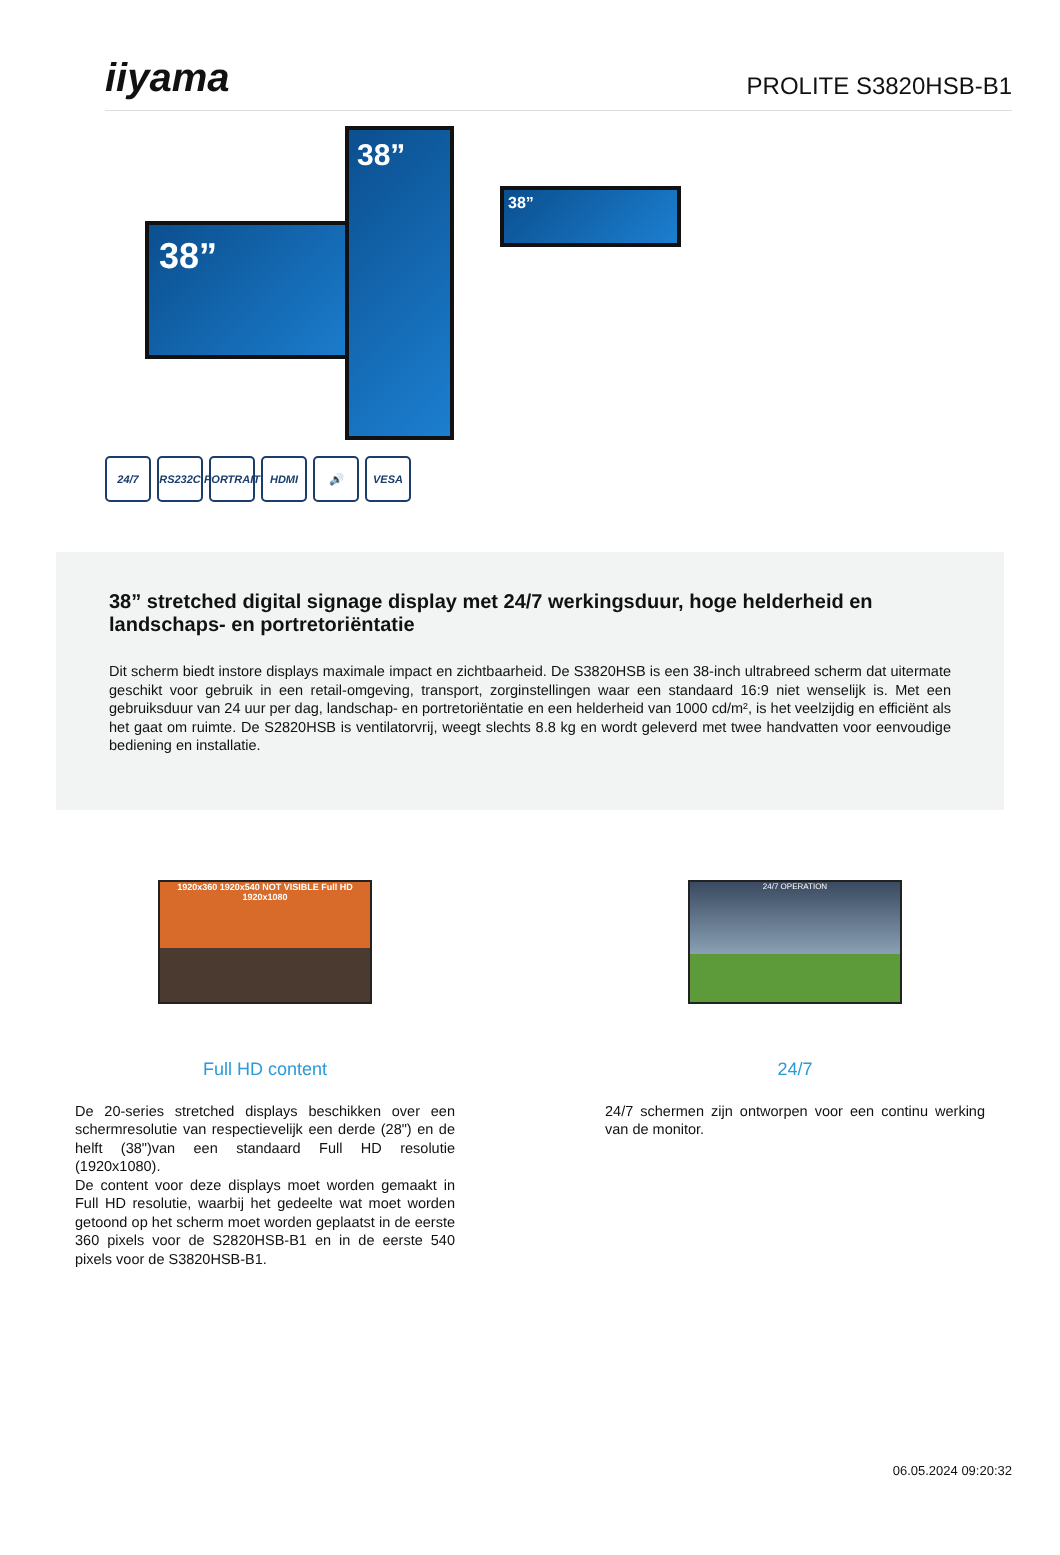iiyama
PROLITE S3820HSB-B1
38”
38”
38”
24/7 RS232C PORTRAIT
HDMI 🔊 VESA
38” stretched digital signage display met 24/7 werkingsduur, hoge helderheid en landschaps- en portretoriëntatie
Dit scherm biedt instore displays maximale impact en zichtbaarheid. De S3820HSB is een 38-inch ultrabreed scherm dat uitermate geschikt voor gebruik in een retail-omgeving, transport, zorginstellingen waar een standaard 16:9 niet wenselijk is. Met een gebruiksduur van 24 uur per dag, landschap- en portretoriëntatie en een helderheid van 1000 cd/m², is het veelzijdig en efficiënt als het gaat om ruimte. De S2820HSB is ventilatorvrij, weegt slechts 8.8 kg en wordt geleverd met twee handvatten voor eenvoudige bediening en installatie.
1920x360 1920x540 NOT VISIBLE Full HD 1920x1080
Full HD content
De 20-series stretched displays beschikken over een schermresolutie van respectievelijk een derde (28") en de helft (38")van een standaard Full HD resolutie (1920x1080).
De content voor deze displays moet worden gemaakt in Full HD resolutie, waarbij het gedeelte wat moet worden getoond op het scherm moet worden geplaatst in de eerste 360 pixels voor de S2820HSB-B1 en in de eerste 540 pixels voor de S3820HSB-B1.
24/7 OPERATION
24/7
24/7 schermen zijn ontworpen voor een continu werking van de monitor.
06.05.2024 09:20:32